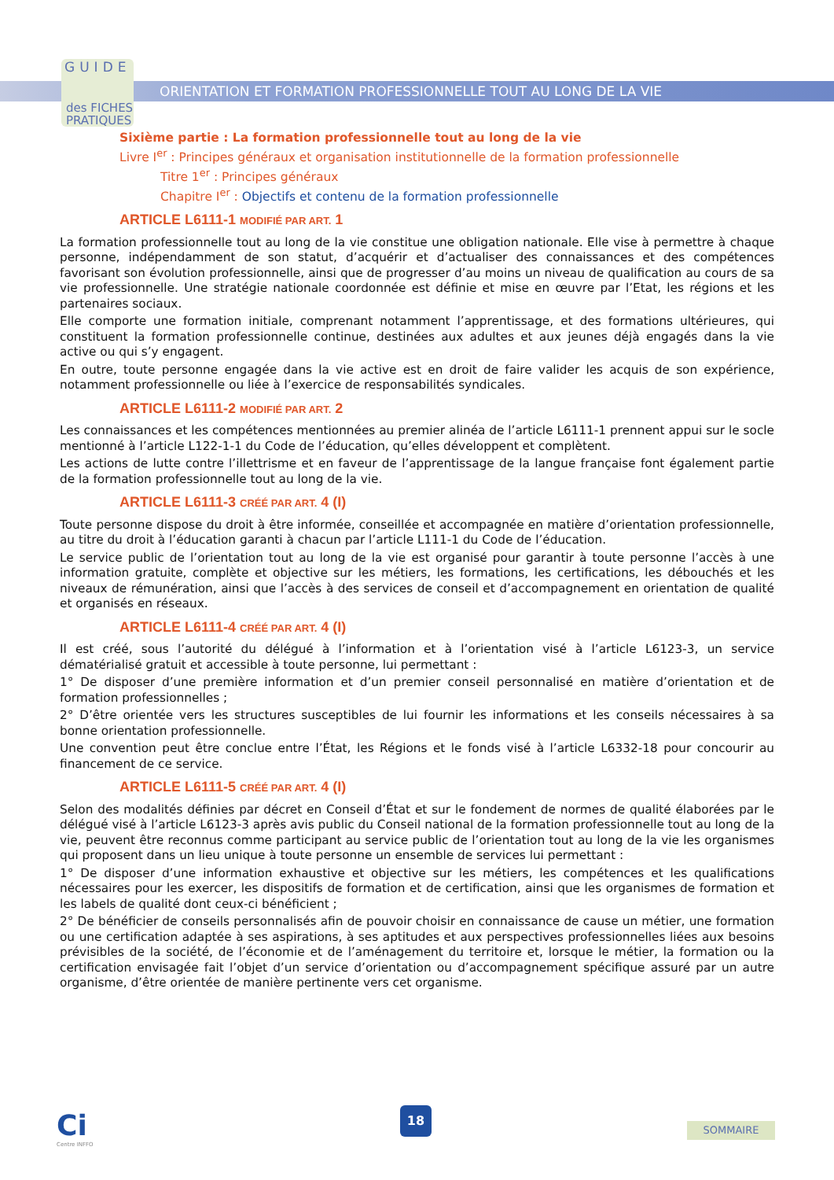GUIDE
des FICHES
PRATIQUES
ORIENTATION ET FORMATION PROFESSIONNELLE TOUT AU LONG DE LA VIE
Sixième partie : La formation professionnelle tout au long de la vie
Livre I<sup>er</sup> : Principes généraux et organisation institutionnelle de la formation professionnelle
Titre 1<sup>er</sup> : Principes généraux
Chapitre I<sup>er</sup> : Objectifs et contenu de la formation professionnelle
ARTICLE L6111-1 MODIFIÉ PAR ART. 1
La formation professionnelle tout au long de la vie constitue une obligation nationale. Elle vise à permettre à chaque personne, indépendamment de son statut, d’acquérir et d’actualiser des connaissances et des compétences favorisant son évolution professionnelle, ainsi que de progresser d’au moins un niveau de qualification au cours de sa vie professionnelle. Une stratégie nationale coordonnée est définie et mise en œuvre par l’Etat, les régions et les partenaires sociaux.
Elle comporte une formation initiale, comprenant notamment l’apprentissage, et des formations ultérieures, qui constituent la formation professionnelle continue, destinées aux adultes et aux jeunes déjà engagés dans la vie active ou qui s’y engagent.
En outre, toute personne engagée dans la vie active est en droit de faire valider les acquis de son expérience, notamment professionnelle ou liée à l’exercice de responsabilités syndicales.
ARTICLE L6111-2 MODIFIÉ PAR ART. 2
Les connaissances et les compétences mentionnées au premier alinéa de l’article L6111-1 prennent appui sur le socle mentionné à l’article L122-1-1 du Code de l’éducation, qu’elles développent et complètent.
Les actions de lutte contre l’illettrisme et en faveur de l’apprentissage de la langue française font également partie de la formation professionnelle tout au long de la vie.
ARTICLE L6111-3 CRÉÉ PAR ART. 4 (I)
Toute personne dispose du droit à être informée, conseillée et accompagnée en matière d’orientation professionnelle, au titre du droit à l’éducation garanti à chacun par l’article L111-1 du Code de l’éducation.
Le service public de l’orientation tout au long de la vie est organisé pour garantir à toute personne l’accès à une information gratuite, complète et objective sur les métiers, les formations, les certifications, les débouchés et les niveaux de rémunération, ainsi que l’accès à des services de conseil et d’accompagnement en orientation de qualité et organisés en réseaux.
ARTICLE L6111-4 CRÉÉ PAR ART. 4 (I)
Il est créé, sous l’autorité du délégué à l’information et à l’orientation visé à l’article L6123-3, un service dématérialisé gratuit et accessible à toute personne, lui permettant :
1° De disposer d’une première information et d’un premier conseil personnalisé en matière d’orientation et de formation professionnelles ;
2° D’être orientée vers les structures susceptibles de lui fournir les informations et les conseils nécessaires à sa bonne orientation professionnelle.
Une convention peut être conclue entre l’État, les Régions et le fonds visé à l’article L6332-18 pour concourir au financement de ce service.
ARTICLE L6111-5 CRÉÉ PAR ART. 4 (I)
Selon des modalités définies par décret en Conseil d’État et sur le fondement de normes de qualité élaborées par le délégué visé à l’article L6123-3 après avis public du Conseil national de la formation professionnelle tout au long de la vie, peuvent être reconnus comme participant au service public de l’orientation tout au long de la vie les organismes qui proposent dans un lieu unique à toute personne un ensemble de services lui permettant :
1° De disposer d’une information exhaustive et objective sur les métiers, les compétences et les qualifications nécessaires pour les exercer, les dispositifs de formation et de certification, ainsi que les organismes de formation et les labels de qualité dont ceux-ci bénéficient ;
2° De bénéficier de conseils personnalisés afin de pouvoir choisir en connaissance de cause un métier, une formation ou une certification adaptée à ses aspirations, à ses aptitudes et aux perspectives professionnelles liées aux besoins prévisibles de la société, de l’économie et de l’aménagement du territoire et, lorsque le métier, la formation ou la certification envisagée fait l’objet d’un service d’orientation ou d’accompagnement spécifique assuré par un autre organisme, d’être orientée de manière pertinente vers cet organisme.
Ci
Centre INFFO
18
SOMMAIRE